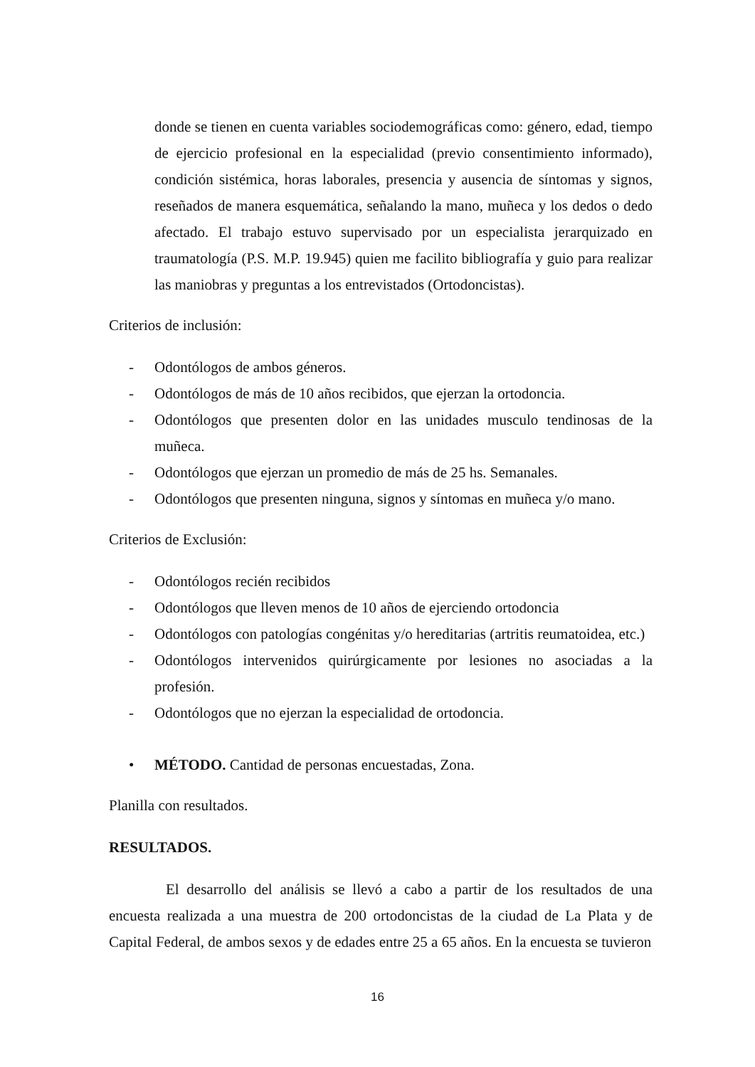donde se tienen en cuenta variables sociodemográficas como: género, edad, tiempo de ejercicio profesional en la especialidad (previo consentimiento informado), condición sistémica, horas laborales, presencia y ausencia de síntomas y signos, reseñados de manera esquemática, señalando la mano, muñeca y los dedos o dedo afectado. El trabajo estuvo supervisado por un especialista jerarquizado en traumatología (P.S. M.P. 19.945) quien me facilito bibliografía y guio para realizar las maniobras y preguntas a los entrevistados (Ortodoncistas).
Criterios de inclusión:
- Odontólogos de ambos géneros.
- Odontólogos de más de 10 años recibidos, que ejerzan la ortodoncia.
- Odontólogos que presenten dolor en las unidades musculo tendinosas de la muñeca.
- Odontólogos que ejerzan un promedio de más de 25 hs. Semanales.
- Odontólogos que presenten ninguna, signos y síntomas en muñeca y/o mano.
Criterios de Exclusión:
- Odontólogos recién recibidos
- Odontólogos que lleven menos de 10 años de ejerciendo ortodoncia
- Odontólogos con patologías congénitas y/o hereditarias (artritis reumatoidea, etc.)
- Odontólogos intervenidos quirúrgicamente por lesiones no asociadas a la profesión.
- Odontólogos que no ejerzan la especialidad de ortodoncia.
• MÉTODO. Cantidad de personas encuestadas, Zona.
Planilla con resultados.
RESULTADOS.
El desarrollo del análisis se llevó a cabo a partir de los resultados de una encuesta realizada a una muestra de 200 ortodoncistas de la ciudad de La Plata y de Capital Federal, de ambos sexos y de edades entre 25 a 65 años. En la encuesta se tuvieron
16